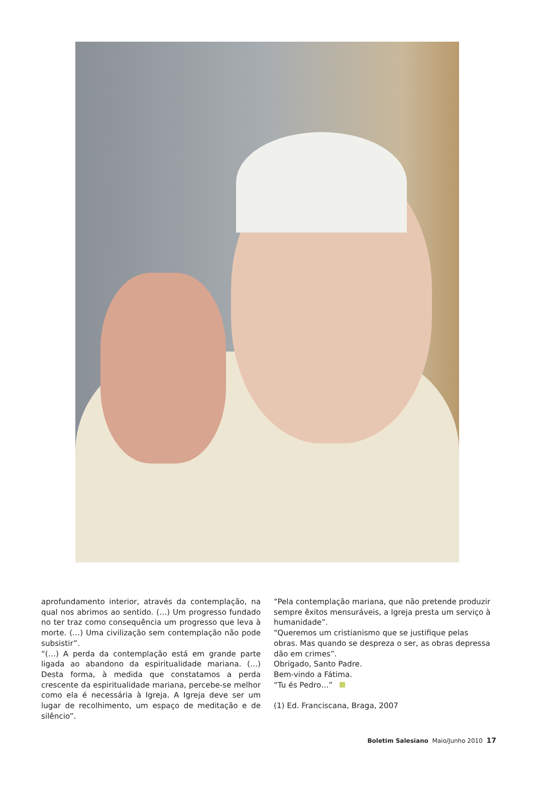aprofundamento interior, através da contemplação, na qual nos abrimos ao sentido. (…) Um progresso fundado no ter traz como consequência um progresso que leva à morte. (…) Uma civilização sem contemplação não pode subsistir”.
“(…) A perda da contemplação está em grande parte ligada ao abandono da espiritualidade mariana. (…) Desta forma, à medida que constatamos a perda crescente da espiritualidade mariana, percebe-se melhor como ela é necessária à Igreja. A Igreja deve ser um lugar de recolhimento, um espaço de meditação e de silêncio”.
“Pela contemplação mariana, que não pretende produzir sempre êxitos mensuráveis, a Igreja presta um serviço à humanidade”.
“Queremos um cristianismo que se justifique pelas obras. Mas quando se despreza o ser, as obras depressa dão em crimes”.
Obrigado, Santo Padre.
Bem-vindo a Fátima.
“Tu és Pedro…”
(1) Ed. Franciscana, Braga, 2007
Boletim Salesiano Maio/Junho 2010 17